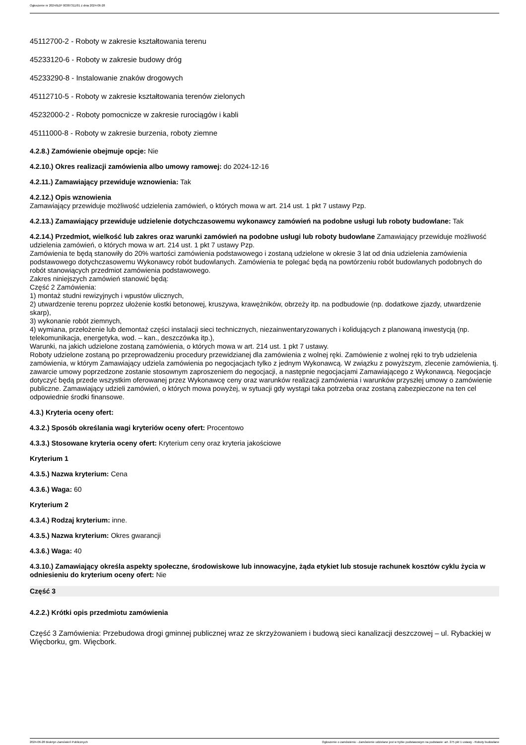Ogłoszenie nr 2024/BZP 00387311/01 z dnia 2024-06-28
45112700-2 - Roboty w zakresie kształtowania terenu
45233120-6 - Roboty w zakresie budowy dróg
45233290-8 - Instalowanie znaków drogowych
45112710-5 - Roboty w zakresie kształtowania terenów zielonych
45232000-2 - Roboty pomocnicze w zakresie rurociągów i kabli
45111000-8 - Roboty w zakresie burzenia, roboty ziemne
4.2.8.) Zamówienie obejmuje opcje: Nie
4.2.10.) Okres realizacji zamówienia albo umowy ramowej: do 2024-12-16
4.2.11.) Zamawiający przewiduje wznowienia: Tak
4.2.12.) Opis wznowienia
Zamawiający przewiduje możliwość udzielenia zamówień, o których mowa w art. 214 ust. 1 pkt 7 ustawy Pzp.
4.2.13.) Zamawiający przewiduje udzielenie dotychczasowemu wykonawcy zamówień na podobne usługi lub roboty budowlane: Tak
4.2.14.) Przedmiot, wielkość lub zakres oraz warunki zamówień na podobne usługi lub roboty budowlane Zamawiający przewiduje możliwość udzielenia zamówień, o których mowa w art. 214 ust. 1 pkt 7 ustawy Pzp.
Zamówienia te będą stanowiły do 20% wartości zamówienia podstawowego i zostaną udzielone w okresie 3 lat od dnia udzielenia zamówienia podstawowego dotychczasowemu Wykonawcy robót budowlanych. Zamówienia te polegać będą na powtórzeniu robót budowlanych podobnych do robót stanowiących przedmiot zamówienia podstawowego.
Zakres niniejszych zamówień stanowić będą:
Część 2 Zamówienia:
1) montaż studni rewizyjnych i wpustów ulicznych,
2) utwardzenie terenu poprzez ułożenie kostki betonowej, kruszywa, krawężników, obrzeży itp. na podbudowie (np. dodatkowe zjazdy, utwardzenie skarp),
3) wykonanie robót ziemnych,
4) wymiana, przełożenie lub demontaż części instalacji sieci technicznych, niezainwentaryzowanych i kolidujących z planowaną inwestycją (np. telekomunikacja, energetyka, wod. – kan., deszczówka itp.),
Warunki, na jakich udzielone zostaną zamówienia, o których mowa w art. 214 ust. 1 pkt 7 ustawy.
Roboty udzielone zostaną po przeprowadzeniu procedury przewidzianej dla zamówienia z wolnej ręki. Zamówienie z wolnej ręki to tryb udzielenia zamówienia, w którym Zamawiający udziela zamówienia po negocjacjach tylko z jednym Wykonawcą. W związku z powyższym, zlecenie zamówienia, tj. zawarcie umowy poprzedzone zostanie stosownym zaproszeniem do negocjacji, a następnie negocjacjami Zamawiającego z Wykonawcą. Negocjacje dotyczyć będą przede wszystkim oferowanej przez Wykonawcę ceny oraz warunków realizacji zamówienia i warunków przyszłej umowy o zamówienie publiczne. Zamawiający udzieli zamówień, o których mowa powyżej, w sytuacji gdy wystąpi taka potrzeba oraz zostaną zabezpieczone na ten cel odpowiednie środki finansowe.
4.3.) Kryteria oceny ofert:
4.3.2.) Sposób określania wagi kryteriów oceny ofert: Procentowo
4.3.3.) Stosowane kryteria oceny ofert: Kryterium ceny oraz kryteria jakościowe
Kryterium 1
4.3.5.) Nazwa kryterium: Cena
4.3.6.) Waga: 60
Kryterium 2
4.3.4.) Rodzaj kryterium: inne.
4.3.5.) Nazwa kryterium: Okres gwarancji
4.3.6.) Waga: 40
4.3.10.) Zamawiający określa aspekty społeczne, środowiskowe lub innowacyjne, żąda etykiet lub stosuje rachunek kosztów cyklu życia w odniesieniu do kryterium oceny ofert: Nie
Część 3
4.2.2.) Krótki opis przedmiotu zamówienia
Część 3 Zamówienia: Przebudowa drogi gminnej publicznej wraz ze skrzyżowaniem i budową sieci kanalizacji deszczowej – ul. Rybackiej w Więcborku, gm. Więcbork.
2024-06-28 Biuletyn Zamówień Publicznych Ogłoszenie o zamówieniu - Zamówienie udzielane jest w trybie podstawowym na podstawie: art. 275 pkt 1 ustawy - Roboty budowlane